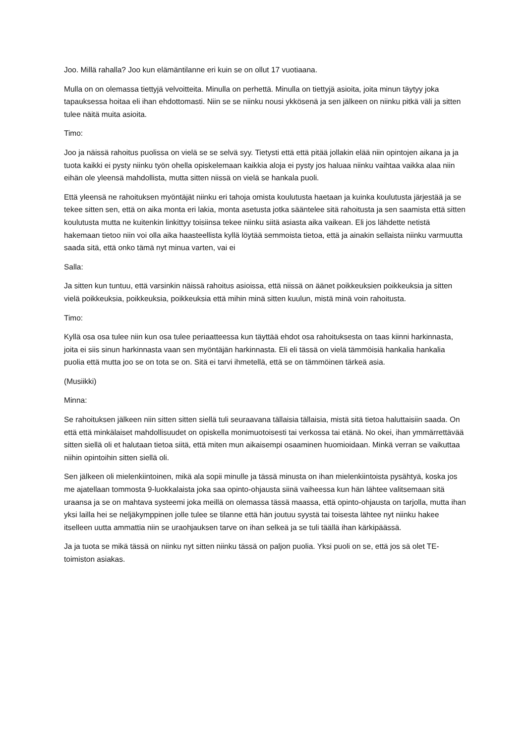Joo. Millä rahalla? Joo kun elämäntilanne eri kuin se on ollut 17 vuotiaana.
Mulla on on olemassa tiettyjä velvoitteita. Minulla on perhettä. Minulla on tiettyjä asioita, joita minun täytyy joka tapauksessa hoitaa eli ihan ehdottomasti. Niin se se niinku nousi ykkösenä ja sen jälkeen on niinku pitkä väli ja sitten tulee näitä muita asioita.
Timo:
Joo ja näissä rahoitus puolissa on vielä se se selvä syy. Tietysti että että pitää jollakin elää niin opintojen aikana ja ja tuota kaikki ei pysty niinku työn ohella opiskelemaan kaikkia aloja ei pysty jos haluaa niinku vaihtaa vaikka alaa niin eihän ole yleensä mahdollista, mutta sitten niissä on vielä se hankala puoli.
Että yleensä ne rahoituksen myöntäjät niinku eri tahoja omista koulutusta haetaan ja kuinka koulutusta järjestää ja se tekee sitten sen, että on aika monta eri lakia, monta asetusta jotka sääntelee sitä rahoitusta ja sen saamista että sitten koulutusta mutta ne kuitenkin linkittyy toisiinsa tekee niinku siitä asiasta aika vaikean. Eli jos lähdette netistä hakemaan tietoo niin voi olla aika haasteellista kyllä löytää semmoista tietoa, että ja ainakin sellaista niinku varmuutta saada sitä, että onko tämä nyt minua varten, vai ei
Salla:
Ja sitten kun tuntuu, että varsinkin näissä rahoitus asioissa, että niissä on äänet poikkeuksien poikkeuksia ja sitten vielä poikkeuksia, poikkeuksia, poikkeuksia että mihin minä sitten kuulun, mistä minä voin rahoitusta.
Timo:
Kyllä osa osa tulee niin kun osa tulee periaatteessa kun täyttää ehdot osa rahoituksesta on taas kiinni harkinnasta, joita ei siis sinun harkinnasta vaan sen myöntäjän harkinnasta. Eli eli tässä on vielä tämmöisiä hankalia hankalia puolia että mutta joo se on tota se on. Sitä ei tarvi ihmetellä, että se on tämmöinen tärkeä asia.
(Musiikki)
Minna:
Se rahoituksen jälkeen niin sitten sitten siellä tuli seuraavana tällaisia tällaisia, mistä sitä tietoa haluttaisiin saada. On että että minkälaiset mahdollisuudet on opiskella monimuotoisesti tai verkossa tai etänä. No okei, ihan ymmärrettävää sitten siellä oli et halutaan tietoa siitä, että miten mun aikaisempi osaaminen huomioidaan. Minkä verran se vaikuttaa niihin opintoihin sitten siellä oli.
Sen jälkeen oli mielenkiintoinen, mikä ala sopii minulle ja tässä minusta on ihan mielenkiintoista pysähtyä, koska jos me ajatellaan tommosta 9-luokkalaista joka saa opinto-ohjausta siinä vaiheessa kun hän lähtee valitsemaan sitä uraansa ja se on mahtava systeemi joka meillä on olemassa tässä maassa, että opinto-ohjausta on tarjolla, mutta ihan yksi lailla hei se neljäkymppinen jolle tulee se tilanne että hän joutuu syystä tai toisesta lähtee nyt niinku hakee itselleen uutta ammattia niin se uraohjauksen tarve on ihan selkeä ja se tuli täällä ihan kärkipäässä.
Ja ja tuota se mikä tässä on niinku nyt sitten niinku tässä on paljon puolia. Yksi puoli on se, että jos sä olet TE- toimiston asiakas.